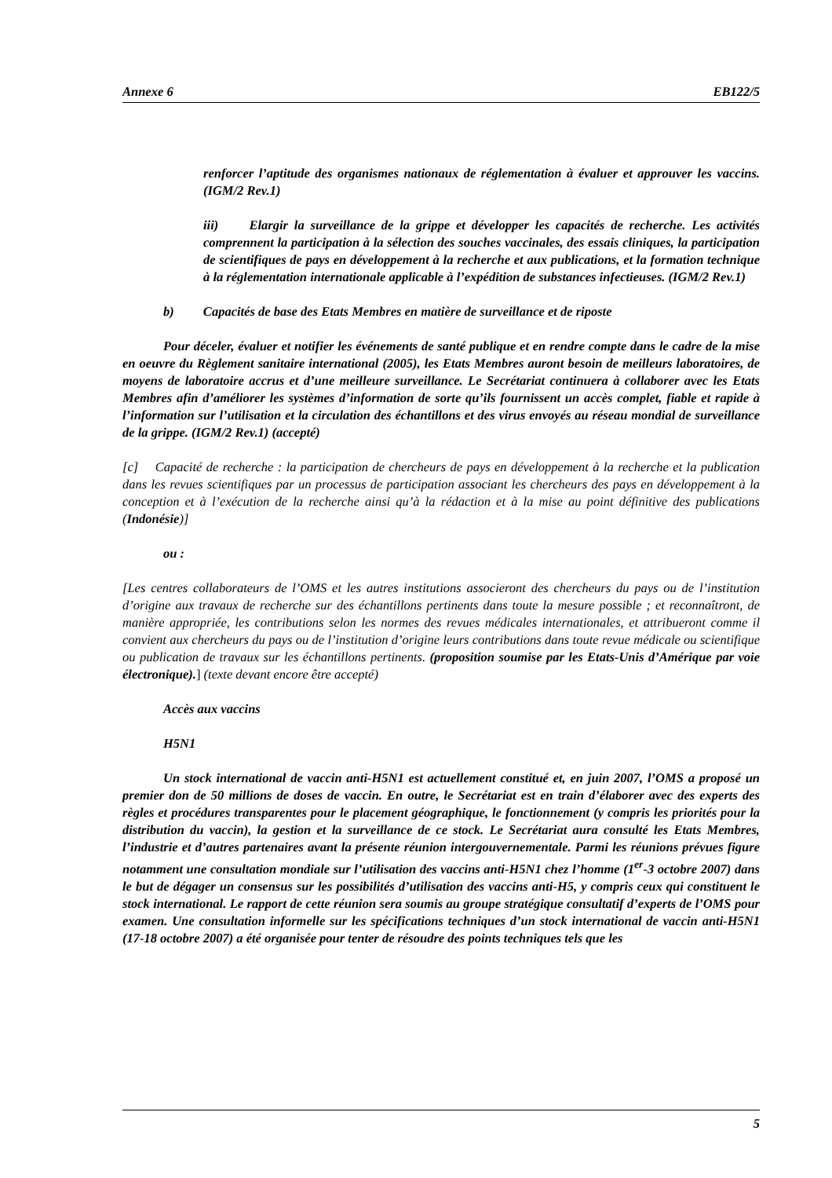Annexe 6 EB122/5
renforcer l’aptitude des organismes nationaux de réglementation à évaluer et approuver les vaccins. (IGM/2 Rev.1)
iii) Elargir la surveillance de la grippe et développer les capacités de recherche. Les activités comprennent la participation à la sélection des souches vaccinales, des essais cliniques, la participation de scientifiques de pays en développement à la recherche et aux publications, et la formation technique à la réglementation internationale applicable à l’expédition de substances infectieuses. (IGM/2 Rev.1)
b) Capacités de base des Etats Membres en matière de surveillance et de riposte
Pour déceler, évaluer et notifier les événements de santé publique et en rendre compte dans le cadre de la mise en oeuvre du Règlement sanitaire international (2005), les Etats Membres auront besoin de meilleurs laboratoires, de moyens de laboratoire accrus et d’une meilleure surveillance. Le Secrétariat continuera à collaborer avec les Etats Membres afin d’améliorer les systèmes d’information de sorte qu’ils fournissent un accès complet, fiable et rapide à l’information sur l’utilisation et la circulation des échantillons et des virus envoyés au réseau mondial de surveillance de la grippe. (IGM/2 Rev.1) (accepté)
[c] Capacité de recherche : la participation de chercheurs de pays en développement à la recherche et la publication dans les revues scientifiques par un processus de participation associant les chercheurs des pays en développement à la conception et à l’exécution de la recherche ainsi qu’à la rédaction et à la mise au point définitive des publications (Indonésie)]
ou :
[Les centres collaborateurs de l’OMS et les autres institutions associeront des chercheurs du pays ou de l’institution d’origine aux travaux de recherche sur des échantillons pertinents dans toute la mesure possible ; et reconnaîtront, de manière appropriée, les contributions selon les normes des revues médicales internationales, et attribueront comme il convient aux chercheurs du pays ou de l’institution d’origine leurs contributions dans toute revue médicale ou scientifique ou publication de travaux sur les échantillons pertinents. (proposition soumise par les Etats-Unis d’Amérique par voie électronique).] (texte devant encore être accepté)
Accès aux vaccins
H5N1
Un stock international de vaccin anti-H5N1 est actuellement constitué et, en juin 2007, l’OMS a proposé un premier don de 50 millions de doses de vaccin. En outre, le Secrétariat est en train d’élaborer avec des experts des règles et procédures transparentes pour le placement géographique, le fonctionnement (y compris les priorités pour la distribution du vaccin), la gestion et la surveillance de ce stock. Le Secrétariat aura consulté les Etats Membres, l’industrie et d’autres partenaires avant la présente réunion intergouvernementale. Parmi les réunions prévues figure notamment une consultation mondiale sur l’utilisation des vaccins anti-H5N1 chez l’homme (1<sup>er</sup>-3 octobre 2007) dans le but de dégager un consensus sur les possibilités d’utilisation des vaccins anti-H5, y compris ceux qui constituent le stock international. Le rapport de cette réunion sera soumis au groupe stratégique consultatif d’experts de l’OMS pour examen. Une consultation informelle sur les spécifications techniques d’un stock international de vaccin anti-H5N1 (17-18 octobre 2007) a été organisée pour tenter de résoudre des points techniques tels que les
5